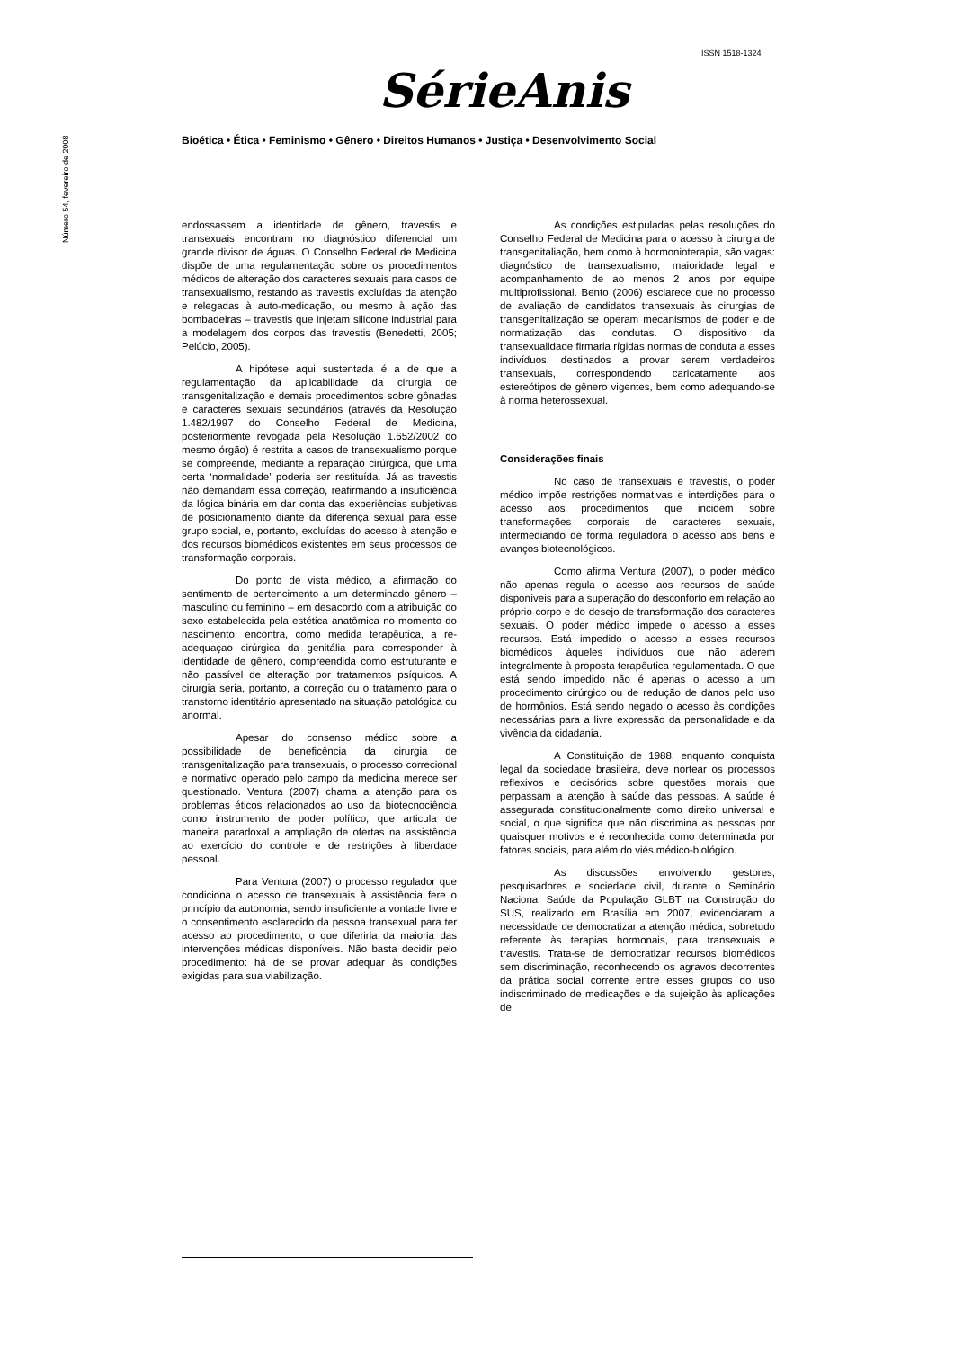ISSN 1518-1324
Número 54, fevereiro de 2008
SérieAnis
Bioética • Ética • Feminismo • Gênero • Direitos Humanos • Justiça • Desenvolvimento Social
endossassem a identidade de gênero, travestis e transexuais encontram no diagnóstico diferencial um grande divisor de águas. O Conselho Federal de Medicina dispõe de uma regulamentação sobre os procedimentos médicos de alteração dos caracteres sexuais para casos de transexualismo, restando as travestis excluídas da atenção e relegadas à auto-medicação, ou mesmo à ação das bombadeiras – travestis que injetam silicone industrial para a modelagem dos corpos das travestis (Benedetti, 2005; Pelúcio, 2005).
A hipótese aqui sustentada é a de que a regulamentação da aplicabilidade da cirurgia de transgenitalização e demais procedimentos sobre gônadas e caracteres sexuais secundários (através da Resolução 1.482/1997 do Conselho Federal de Medicina, posteriormente revogada pela Resolução 1.652/2002 do mesmo órgão) é restrita a casos de transexualismo porque se compreende, mediante a reparação cirúrgica, que uma certa ‘normalidade’ poderia ser restituída. Já as travestis não demandam essa correção, reafirmando a insuficiência da lógica binária em dar conta das experiências subjetivas de posicionamento diante da diferença sexual para esse grupo social, e, portanto, excluídas do acesso à atenção e dos recursos biomédicos existentes em seus processos de transformação corporais.
Do ponto de vista médico, a afirmação do sentimento de pertencimento a um determinado gênero – masculino ou feminino – em desacordo com a atribuição do sexo estabelecida pela estética anatômica no momento do nascimento, encontra, como medida terapêutica, a re-adequaçao cirúrgica da genitália para corresponder à identidade de gênero, compreendida como estruturante e não passível de alteração por tratamentos psíquicos. A cirurgia seria, portanto, a correção ou o tratamento para o transtorno identitário apresentado na situação patológica ou anormal.
Apesar do consenso médico sobre a possibilidade de beneficência da cirurgia de transgenitalização para transexuais, o processo correcional e normativo operado pelo campo da medicina merece ser questionado. Ventura (2007) chama a atenção para os problemas éticos relacionados ao uso da biotecnociência como instrumento de poder político, que articula de maneira paradoxal a ampliação de ofertas na assistência ao exercício do controle e de restrições à liberdade pessoal.
Para Ventura (2007) o processo regulador que condiciona o acesso de transexuais à assistência fere o princípio da autonomia, sendo insuficiente a vontade livre e o consentimento esclarecido da pessoa transexual para ter acesso ao procedimento, o que diferiria da maioria das intervenções médicas disponíveis. Não basta decidir pelo procedimento: há de se provar adequar às condições exigidas para sua viabilização.
As condições estipuladas pelas resoluções do Conselho Federal de Medicina para o acesso à cirurgia de transgenitaliação, bem como à hormonioterapia, são vagas: diagnóstico de transexualismo, maioridade legal e acompanhamento de ao menos 2 anos por equipe multiprofissional. Bento (2006) esclarece que no processo de avaliação de candidatos transexuais às cirurgias de transgenitalização se operam mecanismos de poder e de normatização das condutas. O dispositivo da transexualidade firmaria rígidas normas de conduta a esses indivíduos, destinados a provar serem verdadeiros transexuais, correspondendo caricatamente aos estereótipos de gênero vigentes, bem como adequando-se à norma heterossexual.
Considerações finais
No caso de transexuais e travestis, o poder médico impõe restrições normativas e interdições para o acesso aos procedimentos que incidem sobre transformações corporais de caracteres sexuais, intermediando de forma reguladora o acesso aos bens e avanços biotecnológicos.
Como afirma Ventura (2007), o poder médico não apenas regula o acesso aos recursos de saúde disponíveis para a superação do desconforto em relação ao próprio corpo e do desejo de transformação dos caracteres sexuais. O poder médico impede o acesso a esses recursos. Está impedido o acesso a esses recursos biomédicos àqueles indivíduos que não aderem integralmente à proposta terapêutica regulamentada. O que está sendo impedido não é apenas o acesso a um procedimento cirúrgico ou de redução de danos pelo uso de hormônios. Está sendo negado o acesso às condições necessárias para a livre expressão da personalidade e da vivência da cidadania.
A Constituição de 1988, enquanto conquista legal da sociedade brasileira, deve nortear os processos reflexivos e decisórios sobre questões morais que perpassam a atenção à saúde das pessoas. A saúde é assegurada constitucionalmente como direito universal e social, o que significa que não discrimina as pessoas por quaisquer motivos e é reconhecida como determinada por fatores sociais, para além do viés médico-biológico.
As discussões envolvendo gestores, pesquisadores e sociedade civil, durante o Seminário Nacional Saúde da População GLBT na Construção do SUS, realizado em Brasília em 2007, evidenciaram a necessidade de democratizar a atenção médica, sobretudo referente às terapias hormonais, para transexuais e travestis. Trata-se de democratizar recursos biomédicos sem discriminação, reconhecendo os agravos decorrentes da prática social corrente entre esses grupos do uso indiscriminado de medicações e da sujeição às aplicações de